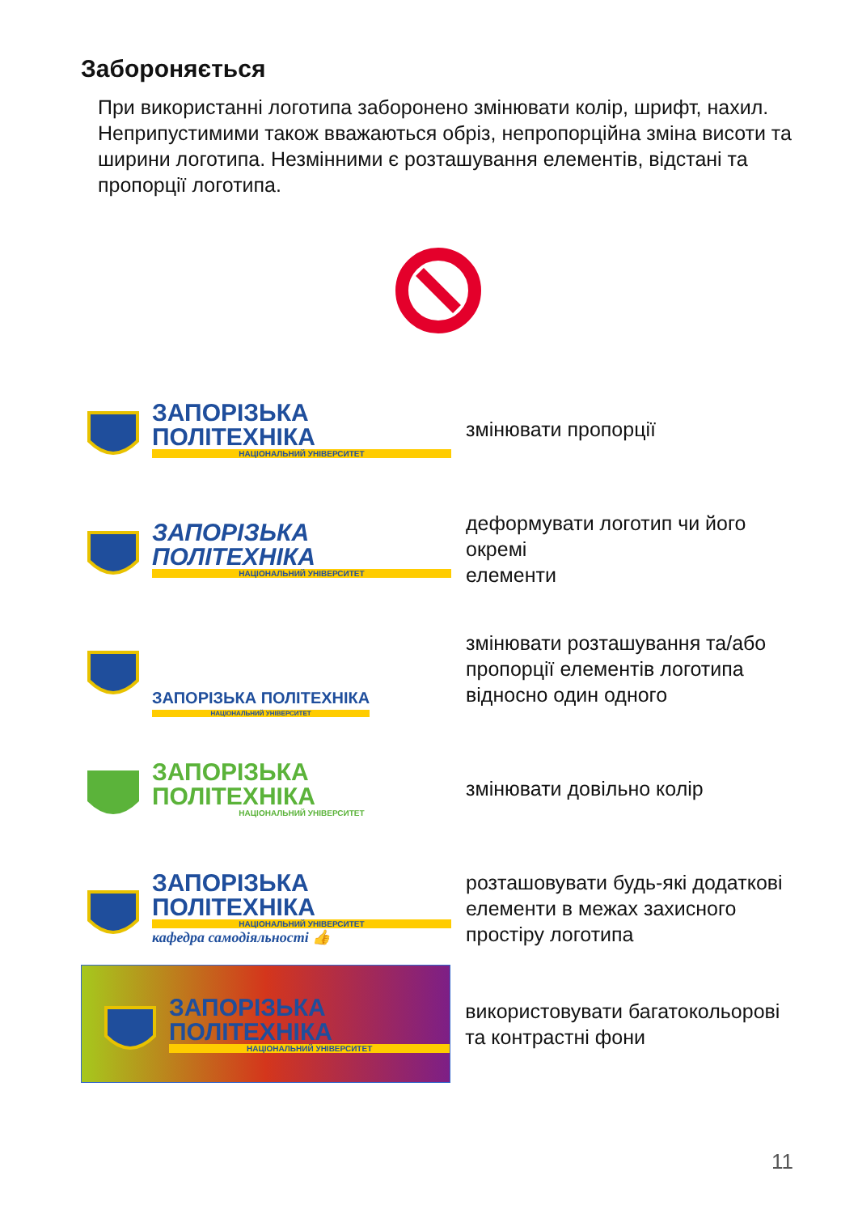Забороняється
При використанні логотипа заборонено змінювати колір, шрифт, нахил. Неприпустимими також вважаються обріз, непропорційна зміна висоти та ширини логотипа. Незмінними є розташування елементів, відстані та пропорції логотипа.
ЗАПОРІЗЬКА ПОЛІТЕХНІКА
НАЦІОНАЛЬНИЙ УНІВЕРСИТЕТ
змінювати пропорції
ЗАПОРІЗЬКА ПОЛІТЕХНІКА
НАЦІОНАЛЬНИЙ УНІВЕРСИТЕТ
деформувати логотип чи його окремі
елементи
ЗАПОРІЗЬКА ПОЛІТЕХНІКА
НАЦІОНАЛЬНИЙ УНІВЕРСИТЕТ
змінювати розташування та/або пропорції елементів логотипа відносно один одного
ЗАПОРІЗЬКА ПОЛІТЕХНІКА
НАЦІОНАЛЬНИЙ УНІВЕРСИТЕТ
змінювати довільно колір
ЗАПОРІЗЬКА ПОЛІТЕХНІКА
НАЦІОНАЛЬНИЙ УНІВЕРСИТЕТ
кафедра самодіяльності 👍
розташовувати будь-які додаткові елементи в межах захисного простіру логотипа
ЗАПОРІЗЬКА ПОЛІТЕХНІКА
НАЦІОНАЛЬНИЙ УНІВЕРСИТЕТ
використовувати багатокольорові та контрастні фони
11